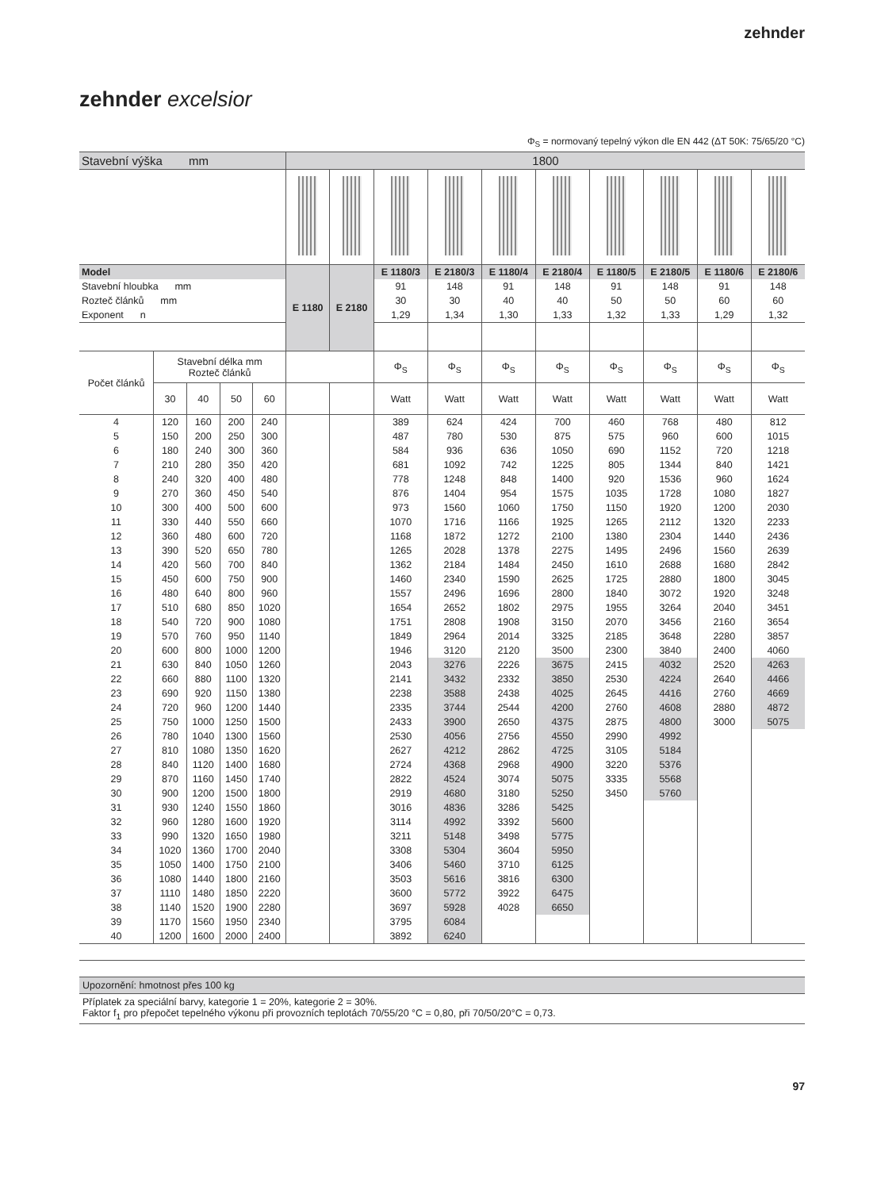zehnder
zehnder excelsior
Φ<sub>S</sub> = normovaný tepelný výkon dle EN 442 (ΔT 50K: 75/65/20 °C)
| Stavební výška mm | | | | | 1800 | | | | | | | | | |
| Model | | | | | E 1180 | E 2180 | E 1180/3 | E 2180/3 | E 1180/4 | E 2180/4 | E 1180/5 | E 2180/5 | E 1180/6 | E 2180/6 |
| Stavební hloubka mm | | | | | | | 91 | 148 | 91 | 148 | 91 | 148 | 91 | 148 |
| Rozteč článků mm | | | | | | | 30 | 30 | 40 | 40 | 50 | 50 | 60 | 60 |
| Exponent n | | | | | | | 1,29 | 1,34 | 1,30 | 1,33 | 1,32 | 1,33 | 1,29 | 1,32 |
| Počet článků | Stavební délka mm Rozteč článků | | | | | | Φ<sub>S</sub> | Φ<sub>S</sub> | Φ<sub>S</sub> | Φ<sub>S</sub> | Φ<sub>S</sub> | Φ<sub>S</sub> | Φ<sub>S</sub> | Φ<sub>S</sub> |
| | 30 | 40 | 50 | 60 | | | Watt | Watt | Watt | Watt | Watt | Watt | Watt | Watt |
| 4 | 120 | 160 | 200 | 240 | | | 389 | 624 | 424 | 700 | 460 | 768 | 480 | 812 |
| 5 | 150 | 200 | 250 | 300 | | | 487 | 780 | 530 | 875 | 575 | 960 | 600 | 1015 |
| 6 | 180 | 240 | 300 | 360 | | | 584 | 936 | 636 | 1050 | 690 | 1152 | 720 | 1218 |
| 7 | 210 | 280 | 350 | 420 | | | 681 | 1092 | 742 | 1225 | 805 | 1344 | 840 | 1421 |
| 8 | 240 | 320 | 400 | 480 | | | 778 | 1248 | 848 | 1400 | 920 | 1536 | 960 | 1624 |
| 9 | 270 | 360 | 450 | 540 | | | 876 | 1404 | 954 | 1575 | 1035 | 1728 | 1080 | 1827 |
| 10 | 300 | 400 | 500 | 600 | | | 973 | 1560 | 1060 | 1750 | 1150 | 1920 | 1200 | 2030 |
| 11 | 330 | 440 | 550 | 660 | | | 1070 | 1716 | 1166 | 1925 | 1265 | 2112 | 1320 | 2233 |
| 12 | 360 | 480 | 600 | 720 | | | 1168 | 1872 | 1272 | 2100 | 1380 | 2304 | 1440 | 2436 |
| 13 | 390 | 520 | 650 | 780 | | | 1265 | 2028 | 1378 | 2275 | 1495 | 2496 | 1560 | 2639 |
| 14 | 420 | 560 | 700 | 840 | | | 1362 | 2184 | 1484 | 2450 | 1610 | 2688 | 1680 | 2842 |
| 15 | 450 | 600 | 750 | 900 | | | 1460 | 2340 | 1590 | 2625 | 1725 | 2880 | 1800 | 3045 |
| 16 | 480 | 640 | 800 | 960 | | | 1557 | 2496 | 1696 | 2800 | 1840 | 3072 | 1920 | 3248 |
| 17 | 510 | 680 | 850 | 1020 | | | 1654 | 2652 | 1802 | 2975 | 1955 | 3264 | 2040 | 3451 |
| 18 | 540 | 720 | 900 | 1080 | | | 1751 | 2808 | 1908 | 3150 | 2070 | 3456 | 2160 | 3654 |
| 19 | 570 | 760 | 950 | 1140 | | | 1849 | 2964 | 2014 | 3325 | 2185 | 3648 | 2280 | 3857 |
| 20 | 600 | 800 | 1000 | 1200 | | | 1946 | 3120 | 2120 | 3500 | 2300 | 3840 | 2400 | 4060 |
| 21 | 630 | 840 | 1050 | 1260 | | | 2043 | 3276 | 2226 | 3675 | 2415 | 4032 | 2520 | 4263 |
| 22 | 660 | 880 | 1100 | 1320 | | | 2141 | 3432 | 2332 | 3850 | 2530 | 4224 | 2640 | 4466 |
| 23 | 690 | 920 | 1150 | 1380 | | | 2238 | 3588 | 2438 | 4025 | 2645 | 4416 | 2760 | 4669 |
| 24 | 720 | 960 | 1200 | 1440 | | | 2335 | 3744 | 2544 | 4200 | 2760 | 4608 | 2880 | 4872 |
| 25 | 750 | 1000 | 1250 | 1500 | | | 2433 | 3900 | 2650 | 4375 | 2875 | 4800 | 3000 | 5075 |
| 26 | 780 | 1040 | 1300 | 1560 | | | 2530 | 4056 | 2756 | 4550 | 2990 | 4992 | | |
| 27 | 810 | 1080 | 1350 | 1620 | | | 2627 | 4212 | 2862 | 4725 | 3105 | 5184 | | |
| 28 | 840 | 1120 | 1400 | 1680 | | | 2724 | 4368 | 2968 | 4900 | 3220 | 5376 | | |
| 29 | 870 | 1160 | 1450 | 1740 | | | 2822 | 4524 | 3074 | 5075 | 3335 | 5568 | | |
| 30 | 900 | 1200 | 1500 | 1800 | | | 2919 | 4680 | 3180 | 5250 | 3450 | 5760 | | |
| 31 | 930 | 1240 | 1550 | 1860 | | | 3016 | 4836 | 3286 | 5425 | | | | |
| 32 | 960 | 1280 | 1600 | 1920 | | | 3114 | 4992 | 3392 | 5600 | | | | |
| 33 | 990 | 1320 | 1650 | 1980 | | | 3211 | 5148 | 3498 | 5775 | | | | |
| 34 | 1020 | 1360 | 1700 | 2040 | | | 3308 | 5304 | 3604 | 5950 | | | | |
| 35 | 1050 | 1400 | 1750 | 2100 | | | 3406 | 5460 | 3710 | 6125 | | | | |
| 36 | 1080 | 1440 | 1800 | 2160 | | | 3503 | 5616 | 3816 | 6300 | | | | |
| 37 | 1110 | 1480 | 1850 | 2220 | | | 3600 | 5772 | 3922 | 6475 | | | | |
| 38 | 1140 | 1520 | 1900 | 2280 | | | 3697 | 5928 | 4028 | 6650 | | | | |
| 39 | 1170 | 1560 | 1950 | 2340 | | | 3795 | 6084 | | | | | | |
| 40 | 1200 | 1600 | 2000 | 2400 | | | 3892 | 6240 | | | | | | |
Upozornění: hmotnost přes 100 kg
Příplatek za speciální barvy, kategorie 1 = 20%, kategorie 2 = 30%.
Faktor f<sub>1</sub> pro přepočet tepelného výkonu při provozních teplotách 70/55/20 °C = 0,80, při 70/50/20°C = 0,73.
97